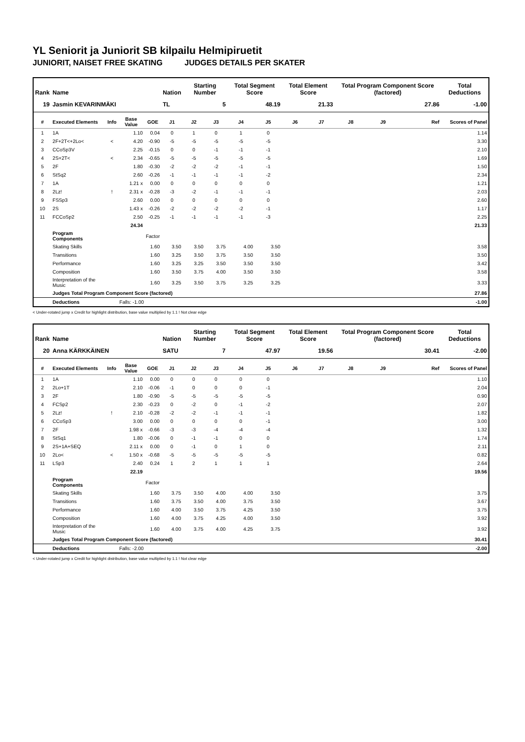YL Seniorit ja Juniorit SB kilpailu Helmipiruetit
JUNIORIT, NAISET FREE SKATING JUDGES DETAILS PER SKATER
| Rank | Name | | | | Nation | Starting Number | | Total Segment Score | | Total Element Score | | Total Program Component Score (factored) | | | Total Deductions |
| --- | --- | --- | --- | --- | --- | --- | --- | --- | --- | --- | --- | --- | --- | --- | --- |
| 19 | Jasmin KEVARINMÄKI | | | | TL | 5 | | 48.19 | | 21.33 | | 27.86 | | | -1.00 |
| # | Executed Elements | Info | Base Value | GOE | J1 | J2 | J3 | J4 | J5 | J6 | J7 | J8 | J9 | Ref | Scores of Panel |
| 1 | 1A | | 1.10 | 0.04 | 0 | 1 | 0 | 1 | 0 | | | | | | 1.14 |
| 2 | 2F+2T<+2Lo< | < | 4.20 | -0.90 | -5 | -5 | -5 | -5 | -5 | | | | | | 3.30 |
| 3 | CCoSp3V | | 2.25 | -0.15 | 0 | 0 | -1 | -1 | -1 | | | | | | 2.10 |
| 4 | 2S+2T< | < | 2.34 | -0.65 | -5 | -5 | -5 | -5 | -5 | | | | | | 1.69 |
| 5 | 2F | | 1.80 | -0.30 | -2 | -2 | -2 | -1 | -1 | | | | | | 1.50 |
| 6 | StSq2 | | 2.60 | -0.26 | -1 | -1 | -1 | -1 | -2 | | | | | | 2.34 |
| 7 | 1A | | 1.21 x | 0.00 | 0 | 0 | 0 | 0 | 0 | | | | | | 1.21 |
| 8 | 2Lz! | ! | 2.31 x | -0.28 | -3 | -2 | -1 | -1 | -1 | | | | | | 2.03 |
| 9 | FSSp3 | | 2.60 | 0.00 | 0 | 0 | 0 | 0 | 0 | | | | | | 2.60 |
| 10 | 2S | | 1.43 x | -0.26 | -2 | -2 | -2 | -2 | -1 | | | | | | 1.17 |
| 11 | FCCoSp2 | | 2.50 | -0.25 | -1 | -1 | -1 | -1 | -3 | | | | | | 2.25 |
| | | | 24.34 | | | | | | | | | | | | 21.33 |
| | Program Components | | | Factor | | | | | | | | | | | |
| | Skating Skills | | | 1.60 | 3.50 | 3.50 | 3.75 | 4.00 | 3.50 | | | | | | 3.58 |
| | Transitions | | | 1.60 | 3.25 | 3.50 | 3.75 | 3.50 | 3.50 | | | | | | 3.50 |
| | Performance | | | 1.60 | 3.25 | 3.25 | 3.50 | 3.50 | 3.50 | | | | | | 3.42 |
| | Composition | | | 1.60 | 3.50 | 3.75 | 4.00 | 3.50 | 3.50 | | | | | | 3.58 |
| | Interpretation of the Music | | | 1.60 | 3.25 | 3.50 | 3.75 | 3.25 | 3.25 | | | | | | 3.33 |
| | Judges Total Program Component Score (factored) | | | | | | | | | | | | | | 27.86 |
| | Deductions | | Falls: -1.00 | | | | | | | | | | | | -1.00 |
< Under-rotated jump x Credit for highlight distribution, base value multiplied by 1.1 ! Not clear edge
| Rank | Name | | | | Nation | Starting Number | | Total Segment Score | | Total Element Score | | Total Program Component Score (factored) | | | Total Deductions |
| --- | --- | --- | --- | --- | --- | --- | --- | --- | --- | --- | --- | --- | --- | --- | --- |
| 20 | Anna KÄRKKÄINEN | | | | SATU | 7 | | 47.97 | | 19.56 | | 30.41 | | | -2.00 |
| # | Executed Elements | Info | Base Value | GOE | J1 | J2 | J3 | J4 | J5 | J6 | J7 | J8 | J9 | Ref | Scores of Panel |
| 1 | 1A | | 1.10 | 0.00 | 0 | 0 | 0 | 0 | 0 | | | | | | 1.10 |
| 2 | 2Lo+1T | | 2.10 | -0.06 | -1 | 0 | 0 | 0 | -1 | | | | | | 2.04 |
| 3 | 2F | | 1.80 | -0.90 | -5 | -5 | -5 | -5 | -5 | | | | | | 0.90 |
| 4 | FCSp2 | | 2.30 | -0.23 | 0 | -2 | 0 | -1 | -2 | | | | | | 2.07 |
| 5 | 2Lz! | ! | 2.10 | -0.28 | -2 | -2 | -1 | -1 | -1 | | | | | | 1.82 |
| 6 | CCoSp3 | | 3.00 | 0.00 | 0 | 0 | 0 | 0 | -1 | | | | | | 3.00 |
| 7 | 2F | | 1.98 x | -0.66 | -3 | -3 | -4 | -4 | -4 | | | | | | 1.32 |
| 8 | StSq1 | | 1.80 | -0.06 | 0 | -1 | -1 | 0 | 0 | | | | | | 1.74 |
| 9 | 2S+1A+SEQ | | 2.11 x | 0.00 | 0 | -1 | 0 | 1 | 0 | | | | | | 2.11 |
| 10 | 2Lo< | < | 1.50 x | -0.68 | -5 | -5 | -5 | -5 | -5 | | | | | | 0.82 |
| 11 | LSp3 | | 2.40 | 0.24 | 1 | 2 | 1 | 1 | 1 | | | | | | 2.64 |
| | | | 22.19 | | | | | | | | | | | | 19.56 |
| | Program Components | | | Factor | | | | | | | | | | | |
| | Skating Skills | | | 1.60 | 3.75 | 3.50 | 4.00 | 4.00 | 3.50 | | | | | | 3.75 |
| | Transitions | | | 1.60 | 3.75 | 3.50 | 4.00 | 3.75 | 3.50 | | | | | | 3.67 |
| | Performance | | | 1.60 | 4.00 | 3.50 | 3.75 | 4.25 | 3.50 | | | | | | 3.75 |
| | Composition | | | 1.60 | 4.00 | 3.75 | 4.25 | 4.00 | 3.50 | | | | | | 3.92 |
| | Interpretation of the Music | | | 1.60 | 4.00 | 3.75 | 4.00 | 4.25 | 3.75 | | | | | | 3.92 |
| | Judges Total Program Component Score (factored) | | | | | | | | | | | | | | 30.41 |
| | Deductions | | Falls: -2.00 | | | | | | | | | | | | -2.00 |
< Under-rotated jump x Credit for highlight distribution, base value multiplied by 1.1 ! Not clear edge